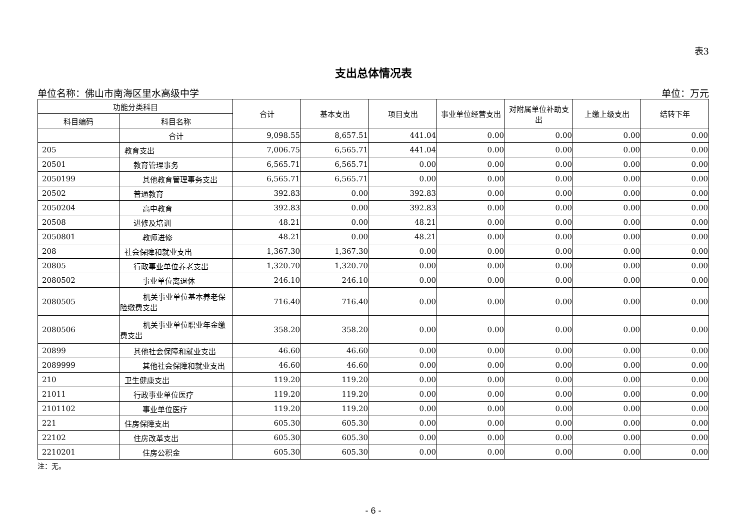表3
支出总体情况表
单位名称：佛山市南海区里水高级中学 单位：万元
| 功能分类科目 | | 合计 | 基本支出 | 项目支出 | 事业单位经营支出 | 对附属单位补助支出 | 上缴上级支出 | 结转下年 |
| --- | --- | --- | --- | --- | --- | --- | --- | --- |
| 科目编码 | 科目名称 | | | | | | | |
| | 合计 | 9,098.55 | 8,657.51 | 441.04 | 0.00 | 0.00 | 0.00 | 0.00 |
| 205 | 教育支出 | 7,006.75 | 6,565.71 | 441.04 | 0.00 | 0.00 | 0.00 | 0.00 |
| 20501 | 教育管理事务 | 6,565.71 | 6,565.71 | 0.00 | 0.00 | 0.00 | 0.00 | 0.00 |
| 2050199 | 其他教育管理事务支出 | 6,565.71 | 6,565.71 | 0.00 | 0.00 | 0.00 | 0.00 | 0.00 |
| 20502 | 普通教育 | 392.83 | 0.00 | 392.83 | 0.00 | 0.00 | 0.00 | 0.00 |
| 2050204 | 高中教育 | 392.83 | 0.00 | 392.83 | 0.00 | 0.00 | 0.00 | 0.00 |
| 20508 | 进修及培训 | 48.21 | 0.00 | 48.21 | 0.00 | 0.00 | 0.00 | 0.00 |
| 2050801 | 教师进修 | 48.21 | 0.00 | 48.21 | 0.00 | 0.00 | 0.00 | 0.00 |
| 208 | 社会保障和就业支出 | 1,367.30 | 1,367.30 | 0.00 | 0.00 | 0.00 | 0.00 | 0.00 |
| 20805 | 行政事业单位养老支出 | 1,320.70 | 1,320.70 | 0.00 | 0.00 | 0.00 | 0.00 | 0.00 |
| 2080502 | 事业单位离退休 | 246.10 | 246.10 | 0.00 | 0.00 | 0.00 | 0.00 | 0.00 |
| 2080505 | 机关事业单位基本养老保险缴费支出 | 716.40 | 716.40 | 0.00 | 0.00 | 0.00 | 0.00 | 0.00 |
| 2080506 | 机关事业单位职业年金缴费支出 | 358.20 | 358.20 | 0.00 | 0.00 | 0.00 | 0.00 | 0.00 |
| 20899 | 其他社会保障和就业支出 | 46.60 | 46.60 | 0.00 | 0.00 | 0.00 | 0.00 | 0.00 |
| 2089999 | 其他社会保障和就业支出 | 46.60 | 46.60 | 0.00 | 0.00 | 0.00 | 0.00 | 0.00 |
| 210 | 卫生健康支出 | 119.20 | 119.20 | 0.00 | 0.00 | 0.00 | 0.00 | 0.00 |
| 21011 | 行政事业单位医疗 | 119.20 | 119.20 | 0.00 | 0.00 | 0.00 | 0.00 | 0.00 |
| 2101102 | 事业单位医疗 | 119.20 | 119.20 | 0.00 | 0.00 | 0.00 | 0.00 | 0.00 |
| 221 | 住房保障支出 | 605.30 | 605.30 | 0.00 | 0.00 | 0.00 | 0.00 | 0.00 |
| 22102 | 住房改革支出 | 605.30 | 605.30 | 0.00 | 0.00 | 0.00 | 0.00 | 0.00 |
| 2210201 | 住房公积金 | 605.30 | 605.30 | 0.00 | 0.00 | 0.00 | 0.00 | 0.00 |
注：无。
- 6 -